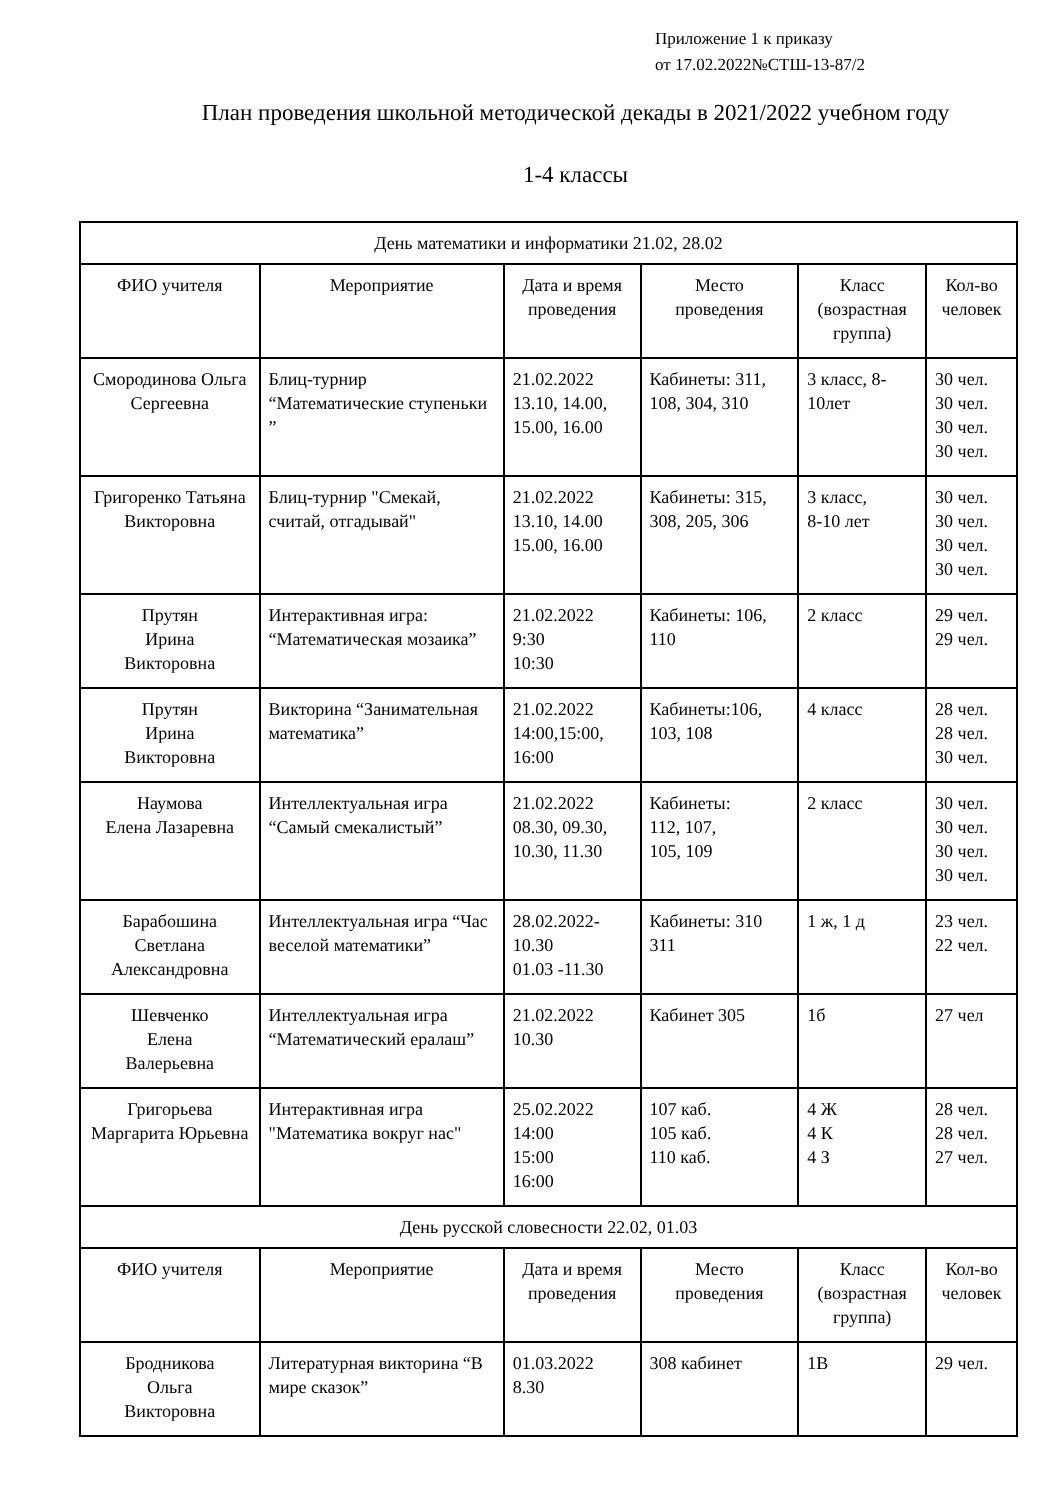Приложение 1 к приказу
от 17.02.2022№СТШ-13-87/2
План проведения школьной методической декады в 2021/2022 учебном году
1-4 классы
| День математики и информатики 21.02, 28.02 | | | | | |
| ФИО учителя | Мероприятие | Дата и время проведения | Место проведения | Класс (возрастная группа) | Кол-во человек |
| Смородинова Ольга Сергеевна | Блиц-турнир “Математические ступеньки ” | 21.02.2022 13.10, 14.00, 15.00, 16.00 | Кабинеты: 311, 108, 304, 310 | 3 класс, 8-10лет | 30 чел. 30 чел. 30 чел. 30 чел. |
| Григоренко Татьяна Викторовна | Блиц-турнир "Смекай, считай, отгадывай" | 21.02.2022 13.10, 14.00 15.00, 16.00 | Кабинеты: 315, 308, 205, 306 | 3 класс, 8-10 лет | 30 чел. 30 чел. 30 чел. 30 чел. |
| Прутян Ирина Викторовна | Интерактивная игра: “Математическая мозаика” | 21.02.2022 9:30 10:30 | Кабинеты: 106, 110 | 2 класс | 29 чел. 29 чел. |
| Прутян Ирина Викторовна | Викторина “Занимательная математика” | 21.02.2022 14:00,15:00, 16:00 | Кабинеты:106, 103, 108 | 4 класс | 28 чел. 28 чел. 30 чел. |
| Наумова Елена Лазаревна | Интеллектуальная игра “Самый смекалистый” | 21.02.2022 08.30, 09.30, 10.30, 11.30 | Кабинеты: 112, 107, 105, 109 | 2 класс | 30 чел. 30 чел. 30 чел. 30 чел. |
| Барабошина Светлана Александровна | Интеллектуальная игра “Час веселой математики” | 28.02.2022-10.30 01.03 -11.30 | Кабинеты: 310 311 | 1 ж, 1 д | 23 чел. 22 чел. |
| Шевченко Елена Валерьевна | Интеллектуальная игра “Математический ералаш” | 21.02.2022 10.30 | Кабинет 305 | 1б | 27 чел |
| Григорьева Маргарита Юрьевна | Интерактивная игра "Математика вокруг нас" | 25.02.2022 14:00 15:00 16:00 | 107 каб. 105 каб. 110 каб. | 4 Ж 4 К 4 З | 28 чел. 28 чел. 27 чел. |
| День русской словесности 22.02, 01.03 | | | | | |
| ФИО учителя | Мероприятие | Дата и время проведения | Место проведения | Класс (возрастная группа) | Кол-во человек |
| Бродникова Ольга Викторовна | Литературная викторина “В мире сказок” | 01.03.2022 8.30 | 308 кабинет | 1В | 29 чел. |